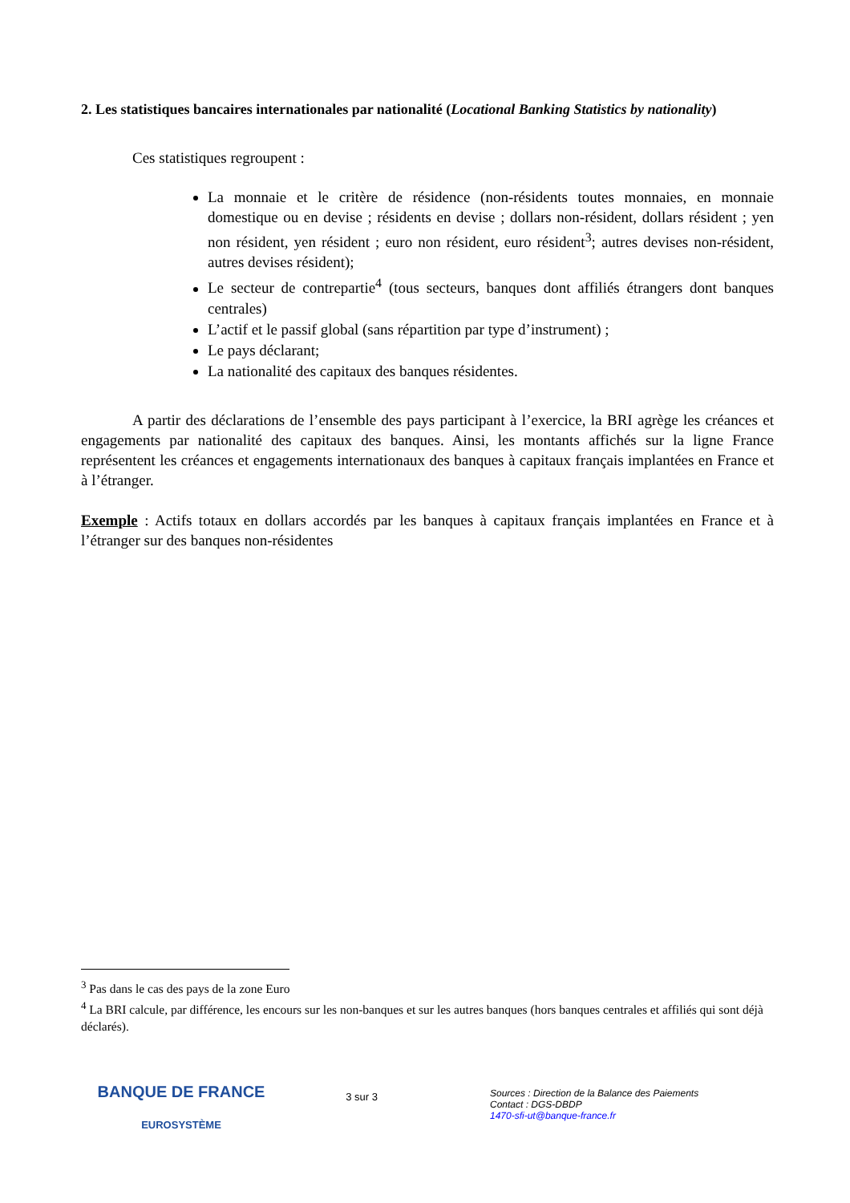2. Les statistiques bancaires internationales par nationalité (Locational Banking Statistics by nationality)
Ces statistiques regroupent :
La monnaie et le critère de résidence (non-résidents toutes monnaies, en monnaie domestique ou en devise ; résidents en devise ; dollars non-résident, dollars résident ; yen non résident, yen résident ; euro non résident, euro résident<sup>3</sup>; autres devises non-résident, autres devises résident);
Le secteur de contrepartie<sup>4</sup> (tous secteurs, banques dont affiliés étrangers dont banques centrales)
L’actif et le passif global (sans répartition par type d’instrument) ;
Le pays déclarant;
La nationalité des capitaux des banques résidentes.
A partir des déclarations de l’ensemble des pays participant à l’exercice, la BRI agrège les créances et engagements par nationalité des capitaux des banques. Ainsi, les montants affichés sur la ligne France représentent les créances et engagements internationaux des banques à capitaux français implantées en France et à l’étranger.
Exemple : Actifs totaux en dollars accordés par les banques à capitaux français implantées en France et à l’étranger sur des banques non-résidentes
<sup>3</sup> Pas dans le cas des pays de la zone Euro
<sup>4</sup> La BRI calcule, par différence, les encours sur les non-banques et sur les autres banques (hors banques centrales et affiliés qui sont déjà déclarés).
BANQUE DE FRANCE
EUROSYSTÈME
3 sur 3
Sources : Direction de la Balance des Paiements
Contact : DGS-DBDP
1470-sfi-ut@banque-france.fr